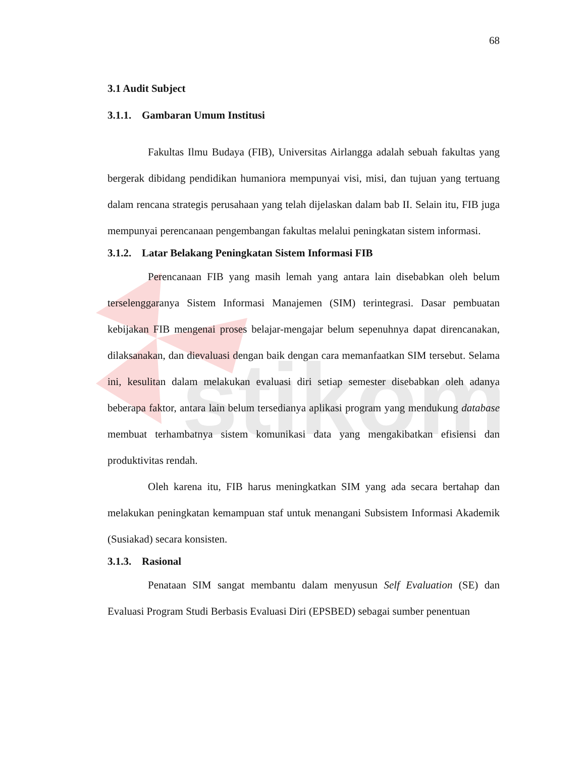stikom
68
3.1 Audit Subject
3.1.1. Gambaran Umum Institusi
Fakultas Ilmu Budaya (FIB), Universitas Airlangga adalah sebuah fakultas yang bergerak dibidang pendidikan humaniora mempunyai visi, misi, dan tujuan yang tertuang dalam rencana strategis perusahaan yang telah dijelaskan dalam bab II. Selain itu, FIB juga mempunyai perencanaan pengembangan fakultas melalui peningkatan sistem informasi.
3.1.2. Latar Belakang Peningkatan Sistem Informasi FIB
Perencanaan FIB yang masih lemah yang antara lain disebabkan oleh belum terselenggaranya Sistem Informasi Manajemen (SIM) terintegrasi. Dasar pembuatan kebijakan FIB mengenai proses belajar-mengajar belum sepenuhnya dapat direncanakan, dilaksanakan, dan dievaluasi dengan baik dengan cara memanfaatkan SIM tersebut. Selama ini, kesulitan dalam melakukan evaluasi diri setiap semester disebabkan oleh adanya beberapa faktor, antara lain belum tersedianya aplikasi program yang mendukung database membuat terhambatnya sistem komunikasi data yang mengakibatkan efisiensi dan produktivitas rendah.
Oleh karena itu, FIB harus meningkatkan SIM yang ada secara bertahap dan melakukan peningkatan kemampuan staf untuk menangani Subsistem Informasi Akademik (Susiakad) secara konsisten.
3.1.3. Rasional
Penataan SIM sangat membantu dalam menyusun Self Evaluation (SE) dan Evaluasi Program Studi Berbasis Evaluasi Diri (EPSBED) sebagai sumber penentuan